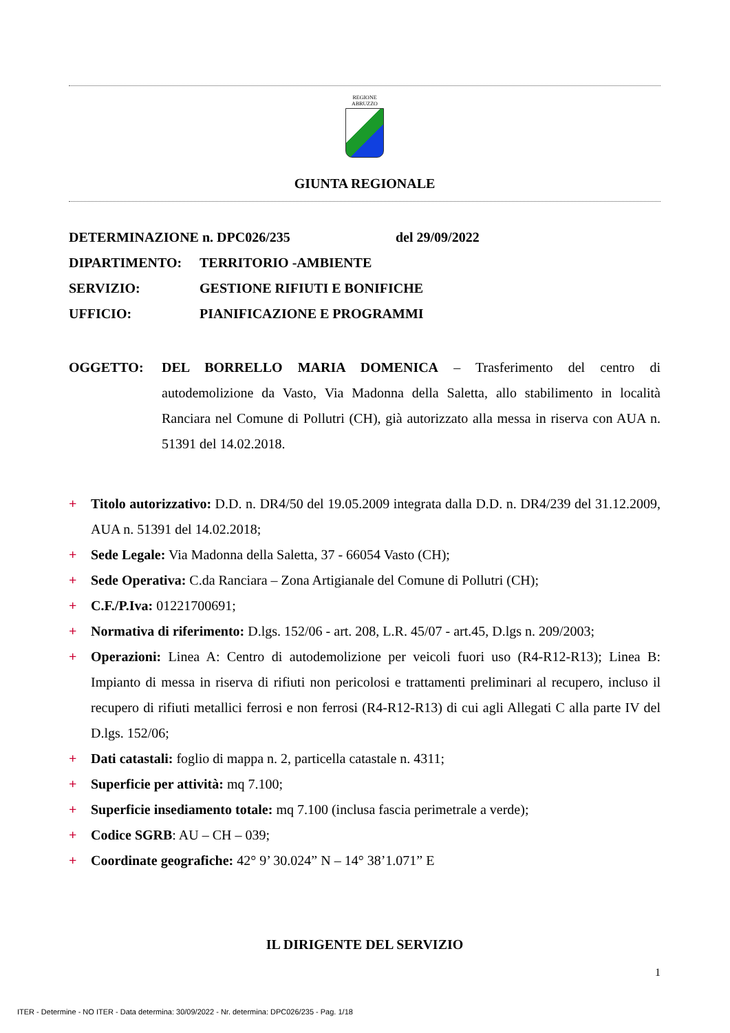REGIONE
ABRUZZO
GIUNTA REGIONALE
DETERMINAZIONE n. DPC026/235 del 29/09/2022
DIPARTIMENTO: TERRITORIO -AMBIENTE
SERVIZIO: GESTIONE RIFIUTI E BONIFICHE
UFFICIO: PIANIFICAZIONE E PROGRAMMI
OGGETTO: DEL BORRELLO MARIA DOMENICA – Trasferimento del centro di autodemolizione da Vasto, Via Madonna della Saletta, allo stabilimento in località Ranciara nel Comune di Pollutri (CH), già autorizzato alla messa in riserva con AUA n. 51391 del 14.02.2018.
+ Titolo autorizzativo: D.D. n. DR4/50 del 19.05.2009 integrata dalla D.D. n. DR4/239 del 31.12.2009, AUA n. 51391 del 14.02.2018;
+ Sede Legale: Via Madonna della Saletta, 37 - 66054 Vasto (CH);
+ Sede Operativa: C.da Ranciara – Zona Artigianale del Comune di Pollutri (CH);
+ C.F./P.Iva: 01221700691;
+ Normativa di riferimento: D.lgs. 152/06 - art. 208, L.R. 45/07 - art.45, D.lgs n. 209/2003;
+ Operazioni: Linea A: Centro di autodemolizione per veicoli fuori uso (R4-R12-R13); Linea B: Impianto di messa in riserva di rifiuti non pericolosi e trattamenti preliminari al recupero, incluso il recupero di rifiuti metallici ferrosi e non ferrosi (R4-R12-R13) di cui agli Allegati C alla parte IV del D.lgs. 152/06;
+ Dati catastali: foglio di mappa n. 2, particella catastale n. 4311;
+ Superficie per attività: mq 7.100;
+ Superficie insediamento totale: mq 7.100 (inclusa fascia perimetrale a verde);
+ Codice SGRB: AU – CH – 039;
+ Coordinate geografiche: 42° 9’ 30.024” N – 14° 38’1.071” E
IL DIRIGENTE DEL SERVIZIO
1
ITER - Determine - NO ITER - Data determina: 30/09/2022 - Nr. determina: DPC026/235 - Pag. 1/18